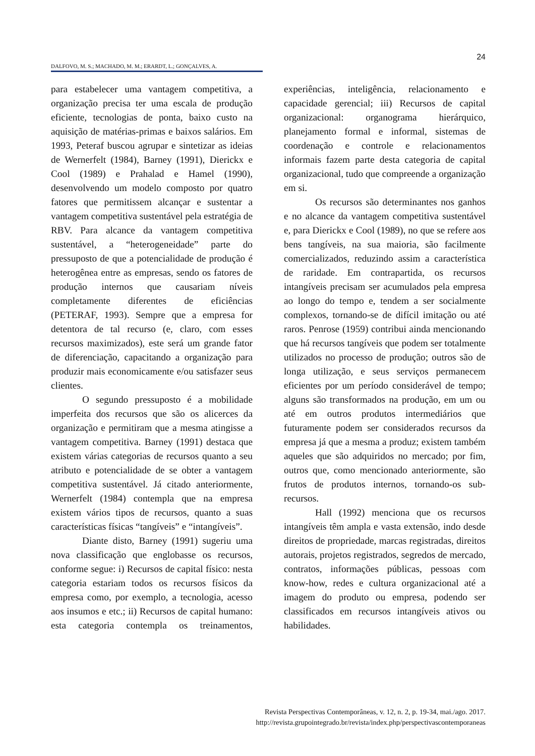24
DALFOVO, M. S.; MACHADO, M. M.; ERARDT, L.; GONÇALVES, A.
para estabelecer uma vantagem competitiva, a organização precisa ter uma escala de produção eficiente, tecnologias de ponta, baixo custo na aquisição de matérias-primas e baixos salários. Em 1993, Peteraf buscou agrupar e sintetizar as ideias de Wernerfelt (1984), Barney (1991), Dierickx e Cool (1989) e Prahalad e Hamel (1990), desenvolvendo um modelo composto por quatro fatores que permitissem alcançar e sustentar a vantagem competitiva sustentável pela estratégia de RBV. Para alcance da vantagem competitiva sustentável, a “heterogeneidade” parte do pressuposto de que a potencialidade de produção é heterogênea entre as empresas, sendo os fatores de produção internos que causariam níveis completamente diferentes de eficiências (PETERAF, 1993). Sempre que a empresa for detentora de tal recurso (e, claro, com esses recursos maximizados), este será um grande fator de diferenciação, capacitando a organização para produzir mais economicamente e/ou satisfazer seus clientes.
O segundo pressuposto é a mobilidade imperfeita dos recursos que são os alicerces da organização e permitiram que a mesma atingisse a vantagem competitiva. Barney (1991) destaca que existem várias categorias de recursos quanto a seu atributo e potencialidade de se obter a vantagem competitiva sustentável. Já citado anteriormente, Wernerfelt (1984) contempla que na empresa existem vários tipos de recursos, quanto a suas características físicas “tangíveis” e “intangíveis”.
Diante disto, Barney (1991) sugeriu uma nova classificação que englobasse os recursos, conforme segue: i) Recursos de capital físico: nesta categoria estariam todos os recursos físicos da empresa como, por exemplo, a tecnologia, acesso aos insumos e etc.; ii) Recursos de capital humano: esta categoria contempla os treinamentos, experiências, inteligência, relacionamento e capacidade gerencial; iii) Recursos de capital organizacional: organograma hierárquico, planejamento formal e informal, sistemas de coordenação e controle e relacionamentos informais fazem parte desta categoria de capital organizacional, tudo que compreende a organização em si.
Os recursos são determinantes nos ganhos e no alcance da vantagem competitiva sustentável e, para Dierickx e Cool (1989), no que se refere aos bens tangíveis, na sua maioria, são facilmente comercializados, reduzindo assim a característica de raridade. Em contrapartida, os recursos intangíveis precisam ser acumulados pela empresa ao longo do tempo e, tendem a ser socialmente complexos, tornando-se de difícil imitação ou até raros. Penrose (1959) contribui ainda mencionando que há recursos tangíveis que podem ser totalmente utilizados no processo de produção; outros são de longa utilização, e seus serviços permanecem eficientes por um período considerável de tempo; alguns são transformados na produção, em um ou até em outros produtos intermediários que futuramente podem ser considerados recursos da empresa já que a mesma a produz; existem também aqueles que são adquiridos no mercado; por fim, outros que, como mencionado anteriormente, são frutos de produtos internos, tornando-os sub-recursos.
Hall (1992) menciona que os recursos intangíveis têm ampla e vasta extensão, indo desde direitos de propriedade, marcas registradas, direitos autorais, projetos registrados, segredos de mercado, contratos, informações públicas, pessoas com know-how, redes e cultura organizacional até a imagem do produto ou empresa, podendo ser classificados em recursos intangíveis ativos ou habilidades.
Revista Perspectivas Contemporâneas, v. 12, n. 2, p. 19-34, mai./ago. 2017.
http://revista.grupointegrado.br/revista/index.php/perspectivascontemporaneas